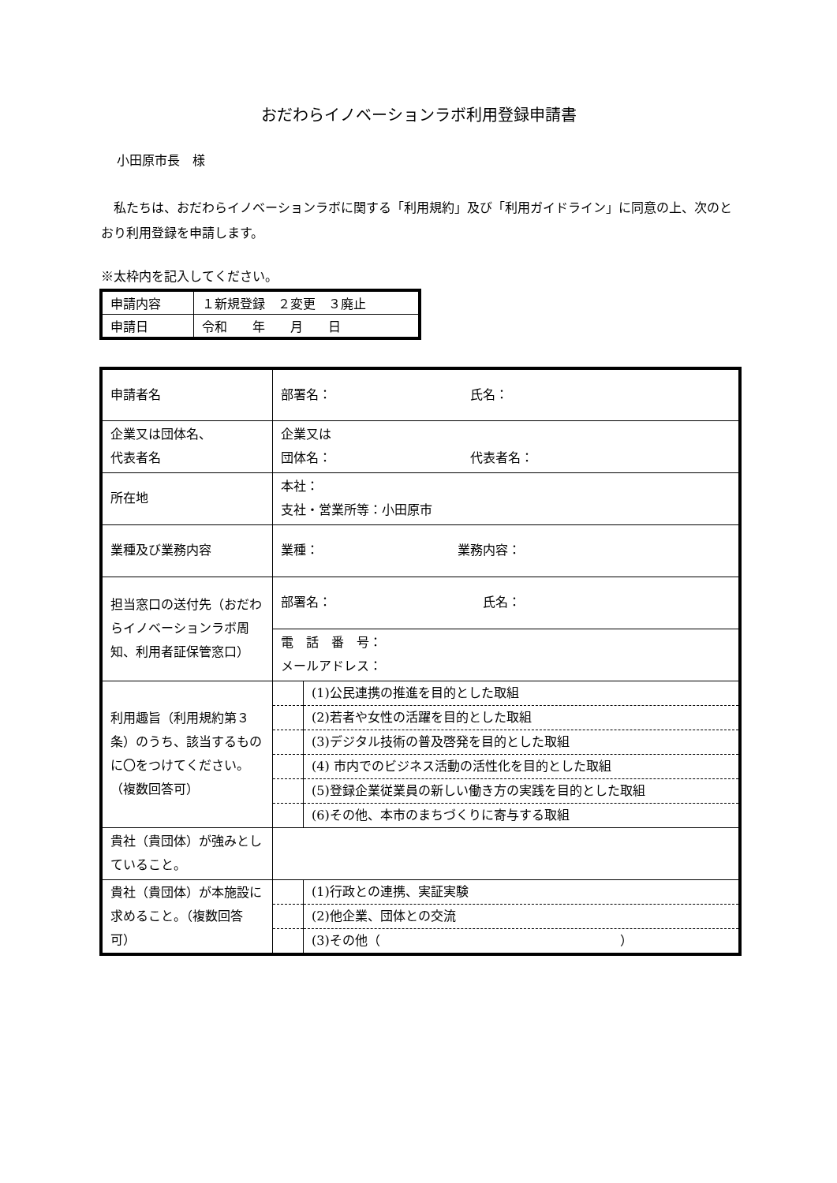おだわらイノベーションラボ利用登録申請書
小田原市長　様
私たちは、おだわらイノベーションラボに関する「利用規約」及び「利用ガイドライン」に同意の上、次のとおり利用登録を申請します。
※太枠内を記入してください。
| 申請内容 | １新規登録 ２変更 ３廃止 |
| 申請日 | 令和 年 月 日 |
| 申請者名 | 部署名： 氏名： | |
| 企業又は団体名、 代表者名 | 企業又は 団体名： 代表者名： | |
| 所在地 | 本社： 支社・営業所等：小田原市 | |
| 業種及び業務内容 | 業種： 業務内容： | |
| 担当窓口の送付先（おだわらイノベーションラボ周知、利用者証保管窓口） | 部署名： 氏名： | |
| | 電 話 番 号： メールアドレス： | |
| 利用趣旨（利用規約第３条）のうち、該当するものに〇をつけてください。（複数回答可） | | (1)公民連携の推進を目的とした取組 |
| | | (2)若者や女性の活躍を目的とした取組 |
| | | (3)デジタル技術の普及啓発を目的とした取組 |
| | | (4) 市内でのビジネス活動の活性化を目的とした取組 |
| | | (5)登録企業従業員の新しい働き方の実践を目的とした取組 |
| | | (6)その他、本市のまちづくりに寄与する取組 |
| 貴社（貴団体）が強みとしていること。 | | |
| 貴社（貴団体）が本施設に求めること。（複数回答可） | | (1)行政との連携、実証実験 |
| | | (2)他企業、団体との交流 |
| | | (3)その他（ ） |